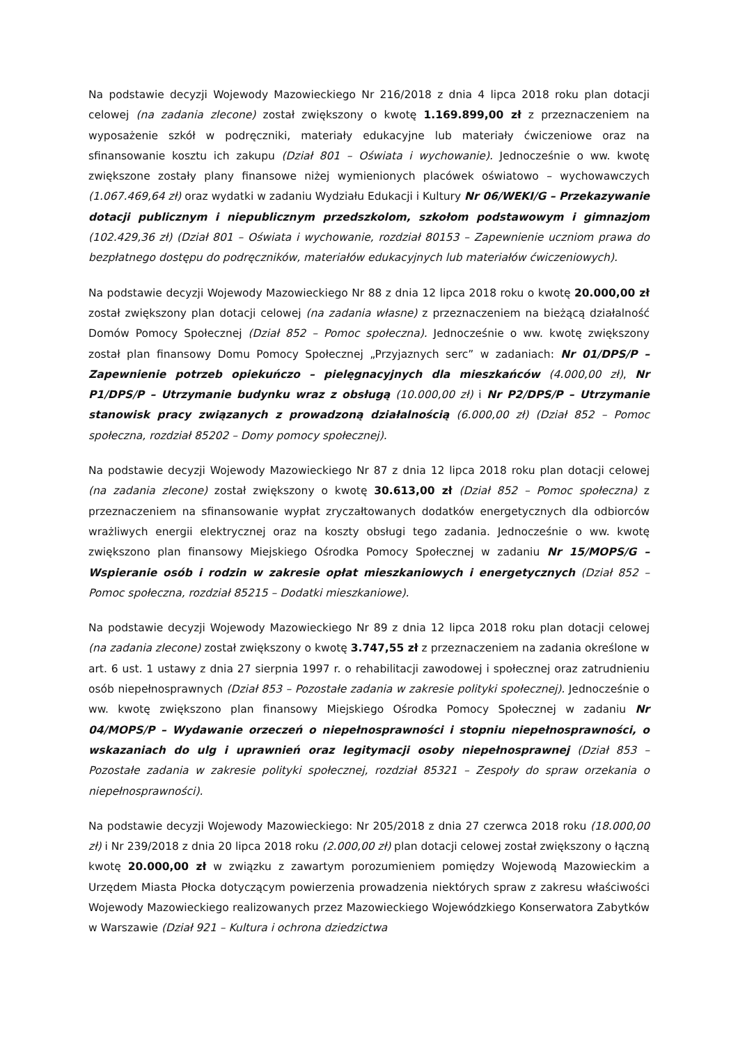Na podstawie decyzji Wojewody Mazowieckiego Nr 216/2018 z dnia 4 lipca 2018 roku plan dotacji celowej (na zadania zlecone) został zwiększony o kwotę 1.169.899,00 zł z przeznaczeniem na wyposażenie szkół w podręczniki, materiały edukacyjne lub materiały ćwiczeniowe oraz na sfinansowanie kosztu ich zakupu (Dział 801 – Oświata i wychowanie). Jednocześnie o ww. kwotę zwiększone zostały plany finansowe niżej wymienionych placówek oświatowo – wychowawczych (1.067.469,64 zł) oraz wydatki w zadaniu Wydziału Edukacji i Kultury Nr 06/WEKI/G – Przekazywanie dotacji publicznym i niepublicznym przedszkolom, szkołom podstawowym i gimnazjom (102.429,36 zł) (Dział 801 – Oświata i wychowanie, rozdział 80153 – Zapewnienie uczniom prawa do bezpłatnego dostępu do podręczników, materiałów edukacyjnych lub materiałów ćwiczeniowych).
Na podstawie decyzji Wojewody Mazowieckiego Nr 88 z dnia 12 lipca 2018 roku o kwotę 20.000,00 zł został zwiększony plan dotacji celowej (na zadania własne) z przeznaczeniem na bieżącą działalność Domów Pomocy Społecznej (Dział 852 – Pomoc społeczna). Jednocześnie o ww. kwotę zwiększony został plan finansowy Domu Pomocy Społecznej „Przyjaznych serc” w zadaniach: Nr 01/DPS/P – Zapewnienie potrzeb opiekuńczo – pielęgnacyjnych dla mieszkańców (4.000,00 zł), Nr P1/DPS/P – Utrzymanie budynku wraz z obsługą (10.000,00 zł) i Nr P2/DPS/P – Utrzymanie stanowisk pracy związanych z prowadzoną działalnością (6.000,00 zł) (Dział 852 – Pomoc społeczna, rozdział 85202 – Domy pomocy społecznej).
Na podstawie decyzji Wojewody Mazowieckiego Nr 87 z dnia 12 lipca 2018 roku plan dotacji celowej (na zadania zlecone) został zwiększony o kwotę 30.613,00 zł (Dział 852 – Pomoc społeczna) z przeznaczeniem na sfinansowanie wypłat zryczałtowanych dodatków energetycznych dla odbiorców wrażliwych energii elektrycznej oraz na koszty obsługi tego zadania. Jednocześnie o ww. kwotę zwiększono plan finansowy Miejskiego Ośrodka Pomocy Społecznej w zadaniu Nr 15/MOPS/G – Wspieranie osób i rodzin w zakresie opłat mieszkaniowych i energetycznych (Dział 852 – Pomoc społeczna, rozdział 85215 – Dodatki mieszkaniowe).
Na podstawie decyzji Wojewody Mazowieckiego Nr 89 z dnia 12 lipca 2018 roku plan dotacji celowej (na zadania zlecone) został zwiększony o kwotę 3.747,55 zł z przeznaczeniem na zadania określone w art. 6 ust. 1 ustawy z dnia 27 sierpnia 1997 r. o rehabilitacji zawodowej i społecznej oraz zatrudnieniu osób niepełnosprawnych (Dział 853 – Pozostałe zadania w zakresie polityki społecznej). Jednocześnie o ww. kwotę zwiększono plan finansowy Miejskiego Ośrodka Pomocy Społecznej w zadaniu Nr 04/MOPS/P – Wydawanie orzeczeń o niepełnosprawności i stopniu niepełnosprawności, o wskazaniach do ulg i uprawnień oraz legitymacji osoby niepełnosprawnej (Dział 853 – Pozostałe zadania w zakresie polityki społecznej, rozdział 85321 – Zespoły do spraw orzekania o niepełnosprawności).
Na podstawie decyzji Wojewody Mazowieckiego: Nr 205/2018 z dnia 27 czerwca 2018 roku (18.000,00 zł) i Nr 239/2018 z dnia 20 lipca 2018 roku (2.000,00 zł) plan dotacji celowej został zwiększony o łączną kwotę 20.000,00 zł w związku z zawartym porozumieniem pomiędzy Wojewodą Mazowieckim a Urzędem Miasta Płocka dotyczącym powierzenia prowadzenia niektórych spraw z zakresu właściwości Wojewody Mazowieckiego realizowanych przez Mazowieckiego Wojewódzkiego Konserwatora Zabytków w Warszawie (Dział 921 – Kultura i ochrona dziedzictwa